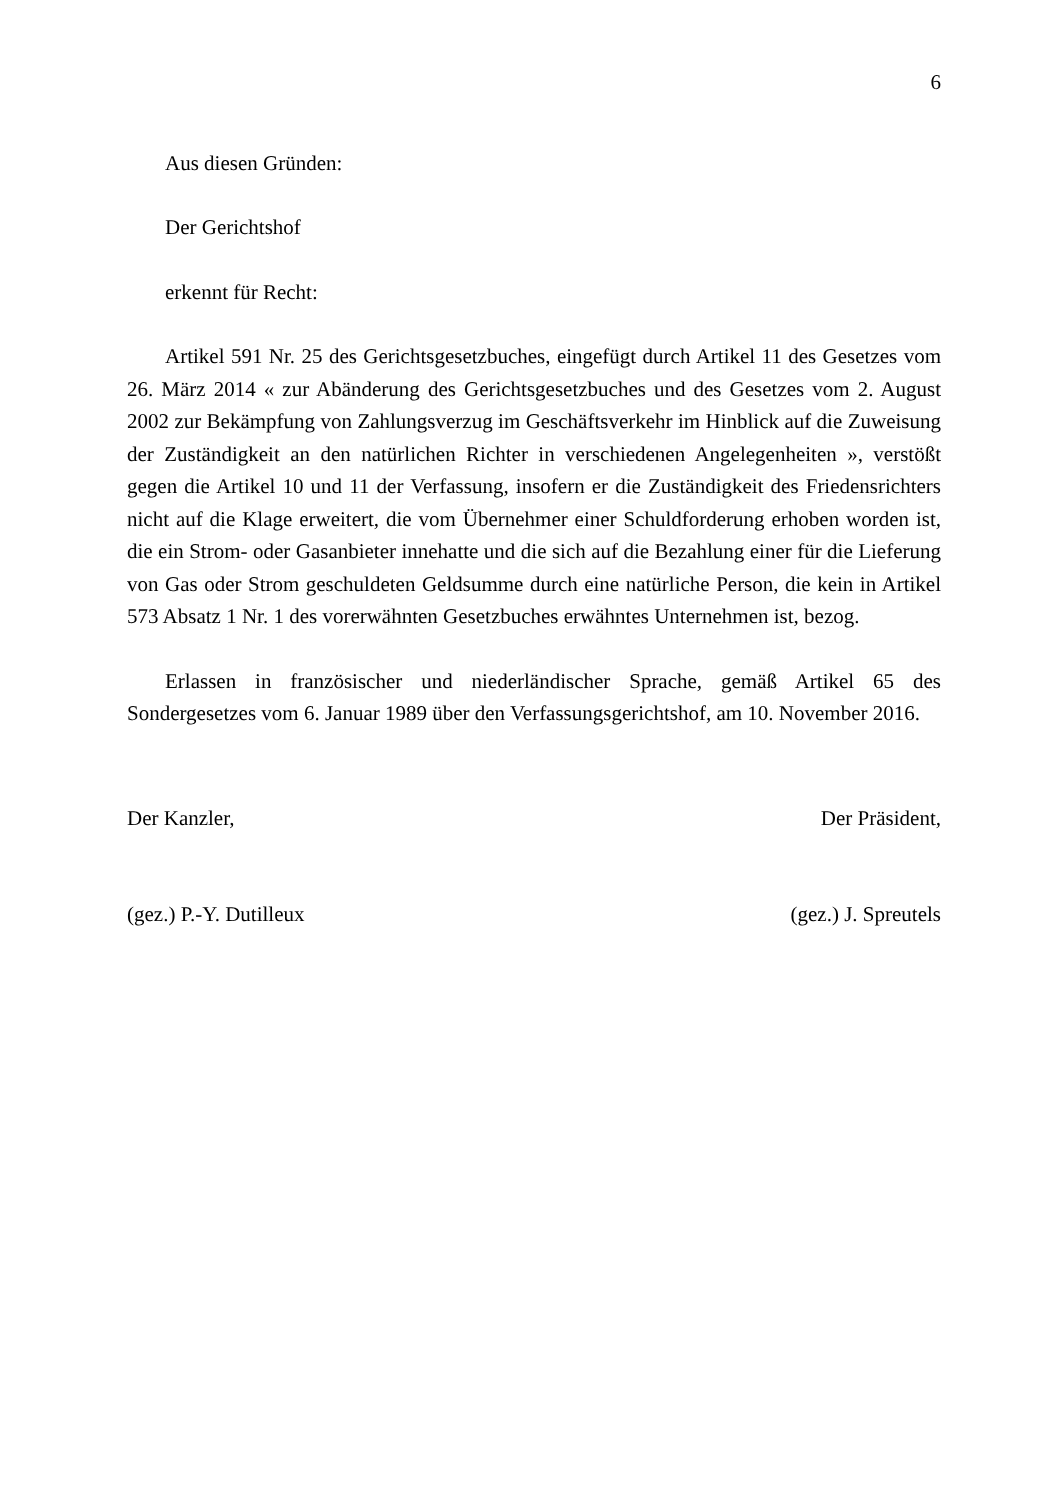6
Aus diesen Gründen:
Der Gerichtshof
erkennt für Recht:
Artikel 591 Nr. 25 des Gerichtsgesetzbuches, eingefügt durch Artikel 11 des Gesetzes vom 26. März 2014 « zur Abänderung des Gerichtsgesetzbuches und des Gesetzes vom 2. August 2002 zur Bekämpfung von Zahlungsverzug im Geschäftsverkehr im Hinblick auf die Zuweisung der Zuständigkeit an den natürlichen Richter in verschiedenen Angelegenheiten », verstößt gegen die Artikel 10 und 11 der Verfassung, insofern er die Zuständigkeit des Friedensrichters nicht auf die Klage erweitert, die vom Übernehmer einer Schuldforderung erhoben worden ist, die ein Strom- oder Gasanbieter innehatte und die sich auf die Bezahlung einer für die Lieferung von Gas oder Strom geschuldeten Geldsumme durch eine natürliche Person, die kein in Artikel 573 Absatz 1 Nr. 1 des vorerwähnten Gesetzbuches erwähntes Unternehmen ist, bezog.
Erlassen in französischer und niederländischer Sprache, gemäß Artikel 65 des Sondergesetzes vom 6. Januar 1989 über den Verfassungsgerichtshof, am 10. November 2016.
Der Kanzler, Der Präsident,
(gez.) P.-Y. Dutilleux (gez.) J. Spreutels